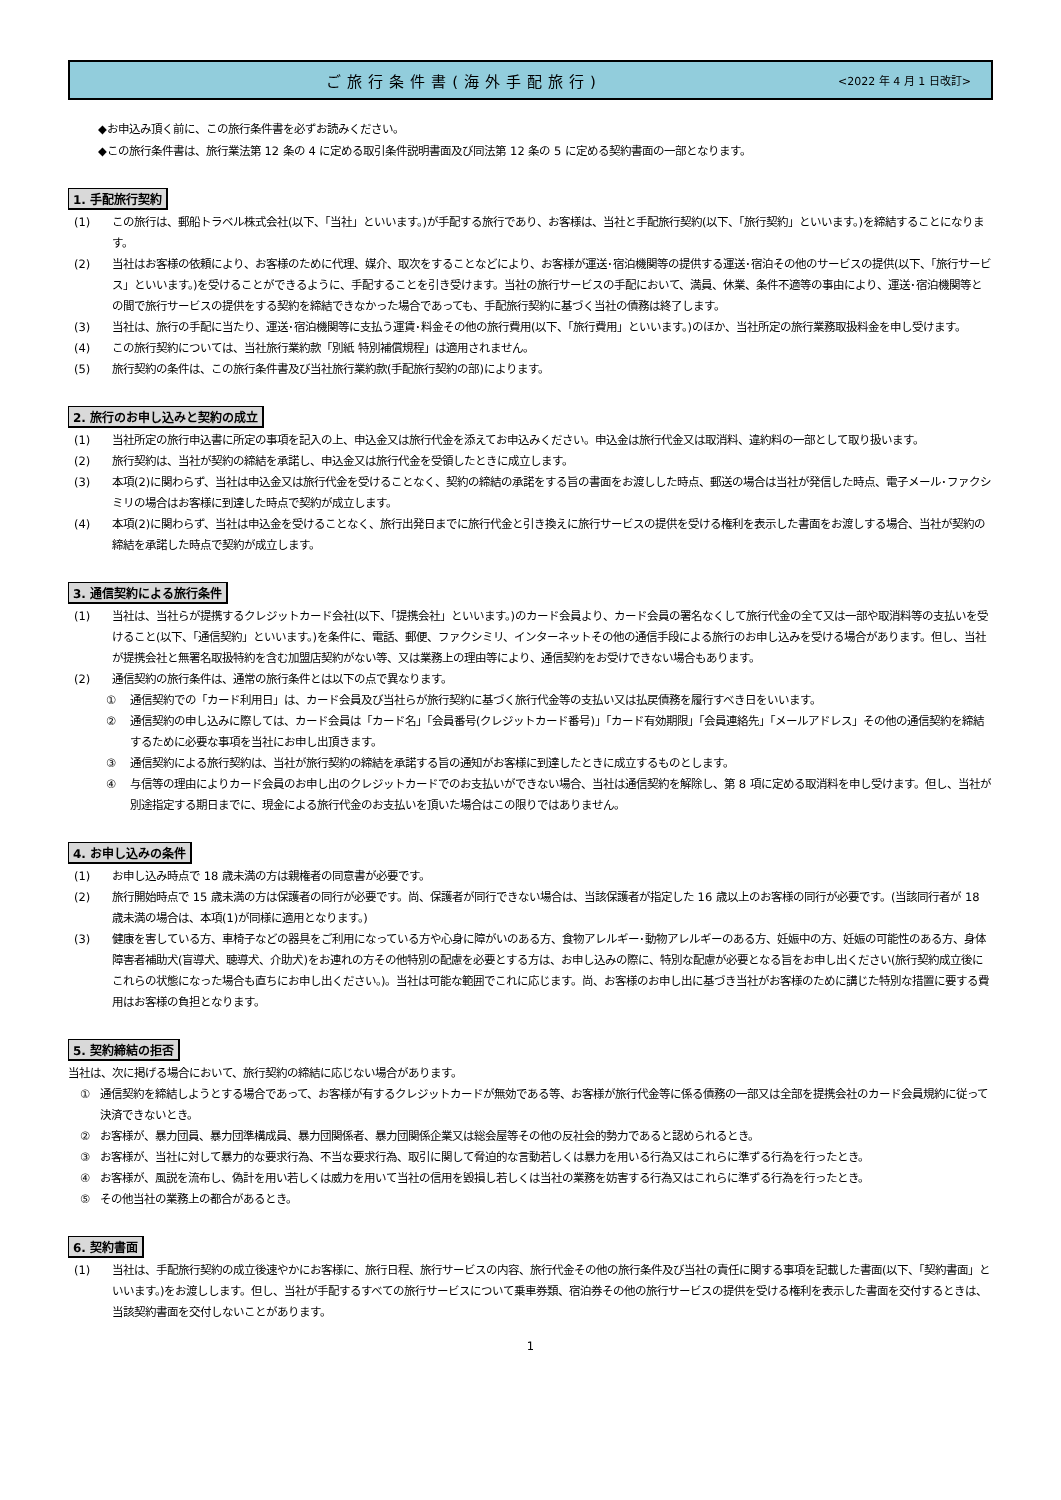ご旅行条件書(海外手配旅行) <2022 年 4 月 1 日改訂>
◆お申込み頂く前に、この旅行条件書を必ずお読みください。
◆この旅行条件書は、旅行業法第 12 条の 4 に定める取引条件説明書面及び同法第 12 条の 5 に定める契約書面の一部となります。
1. 手配旅行契約
(1) この旅行は、郵船トラベル株式会社(以下、「当社」といいます。)が手配する旅行であり、お客様は、当社と手配旅行契約(以下、「旅行契約」といいます。)を締結することになります。
(2) 当社はお客様の依頼により、お客様のために代理、媒介、取次をすることなどにより、お客様が運送･宿泊機関等の提供する運送･宿泊その他のサービスの提供(以下、「旅行サービス」といいます。)を受けることができるように、手配することを引き受けます。当社の旅行サービスの手配において、満員、休業、条件不適等の事由により、運送･宿泊機関等との間で旅行サービスの提供をする契約を締結できなかった場合であっても、手配旅行契約に基づく当社の債務は終了します。
(3) 当社は、旅行の手配に当たり、運送･宿泊機関等に支払う運賃･料金その他の旅行費用(以下、「旅行費用」といいます。)のほか、当社所定の旅行業務取扱料金を申し受けます。
(4) この旅行契約については、当社旅行業約款「別紙 特別補償規程」は適用されません。
(5) 旅行契約の条件は、この旅行条件書及び当社旅行業約款(手配旅行契約の部)によります。
2. 旅行のお申し込みと契約の成立
(1) 当社所定の旅行申込書に所定の事項を記入の上、申込金又は旅行代金を添えてお申込みください。申込金は旅行代金又は取消料、違約料の一部として取り扱います。
(2) 旅行契約は、当社が契約の締結を承諾し、申込金又は旅行代金を受領したときに成立します。
(3) 本項(2)に関わらず、当社は申込金又は旅行代金を受けることなく、契約の締結の承諾をする旨の書面をお渡しした時点、郵送の場合は当社が発信した時点、電子メール･ファクシミリの場合はお客様に到達した時点で契約が成立します。
(4) 本項(2)に関わらず、当社は申込金を受けることなく、旅行出発日までに旅行代金と引き換えに旅行サービスの提供を受ける権利を表示した書面をお渡しする場合、当社が契約の締結を承諾した時点で契約が成立します。
3. 通信契約による旅行条件
(1) 当社は、当社らが提携するクレジットカード会社(以下、「提携会社」といいます。)のカード会員より、カード会員の署名なくして旅行代金の全て又は一部や取消料等の支払いを受けること(以下、「通信契約」といいます。)を条件に、電話、郵便、ファクシミリ、インターネットその他の通信手段による旅行のお申し込みを受ける場合があります。但し、当社が提携会社と無署名取扱特約を含む加盟店契約がない等、又は業務上の理由等により、通信契約をお受けできない場合もあります。
(2) 通信契約の旅行条件は、通常の旅行条件とは以下の点で異なります。
① 通信契約での「カード利用日」は、カード会員及び当社らが旅行契約に基づく旅行代金等の支払い又は払戻債務を履行すべき日をいいます。
② 通信契約の申し込みに際しては、カード会員は「カード名」「会員番号(クレジットカード番号)」「カード有効期限」「会員連絡先」「メールアドレス」その他の通信契約を締結するために必要な事項を当社にお申し出頂きます。
③ 通信契約による旅行契約は、当社が旅行契約の締結を承諾する旨の通知がお客様に到達したときに成立するものとします。
④ 与信等の理由によりカード会員のお申し出のクレジットカードでのお支払いができない場合、当社は通信契約を解除し、第 8 項に定める取消料を申し受けます。但し、当社が別途指定する期日までに、現金による旅行代金のお支払いを頂いた場合はこの限りではありません。
4. お申し込みの条件
(1) お申し込み時点で 18 歳未満の方は親権者の同意書が必要です。
(2) 旅行開始時点で 15 歳未満の方は保護者の同行が必要です。尚、保護者が同行できない場合は、当該保護者が指定した 16 歳以上のお客様の同行が必要です。(当該同行者が 18 歳未満の場合は、本項(1)が同様に適用となります。)
(3) 健康を害している方、車椅子などの器具をご利用になっている方や心身に障がいのある方、食物アレルギー･動物アレルギーのある方、妊娠中の方、妊娠の可能性のある方、身体障害者補助犬(盲導犬、聴導犬、介助犬)をお連れの方その他特別の配慮を必要とする方は、お申し込みの際に、特別な配慮が必要となる旨をお申し出ください(旅行契約成立後にこれらの状態になった場合も直ちにお申し出ください。)。当社は可能な範囲でこれに応じます。尚、お客様のお申し出に基づき当社がお客様のために講じた特別な措置に要する費用はお客様の負担となります。
5. 契約締結の拒否
当社は、次に掲げる場合において、旅行契約の締結に応じない場合があります。
① 通信契約を締結しようとする場合であって、お客様が有するクレジットカードが無効である等、お客様が旅行代金等に係る債務の一部又は全部を提携会社のカード会員規約に従って決済できないとき。
② お客様が、暴力団員、暴力団準構成員、暴力団関係者、暴力団関係企業又は総会屋等その他の反社会的勢力であると認められるとき。
③ お客様が、当社に対して暴力的な要求行為、不当な要求行為、取引に関して脅迫的な言動若しくは暴力を用いる行為又はこれらに準ずる行為を行ったとき。
④ お客様が、風説を流布し、偽計を用い若しくは威力を用いて当社の信用を毀損し若しくは当社の業務を妨害する行為又はこれらに準ずる行為を行ったとき。
⑤ その他当社の業務上の都合があるとき。
6. 契約書面
(1) 当社は、手配旅行契約の成立後速やかにお客様に、旅行日程、旅行サービスの内容、旅行代金その他の旅行条件及び当社の責任に関する事項を記載した書面(以下、「契約書面」といいます。)をお渡しします。但し、当社が手配するすべての旅行サービスについて乗車券類、宿泊券その他の旅行サービスの提供を受ける権利を表示した書面を交付するときは、当該契約書面を交付しないことがあります。
1